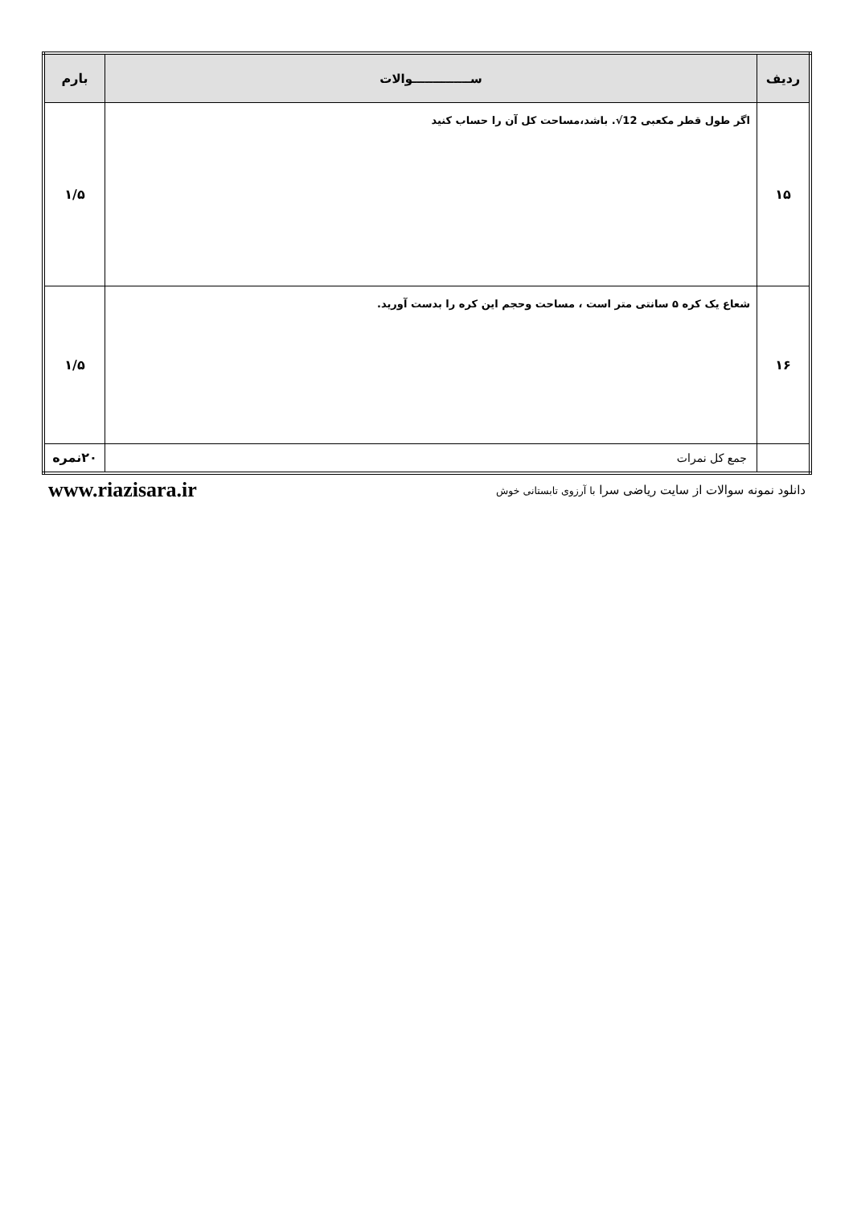| ردیف | ســــــــــــــوالات | بارم |
| --- | --- | --- |
| ۱۵ | اگر طول قطر مکعبی .√12 باشد،مساحت کل آن را حساب کنید | ۱/۵ |
| ۱۶ | شعاع یک کره ۵ سانتی متر است ، مساحت وحجم این کره را بدست آورید. | ۱/۵ |
| | جمع کل نمرات | ۲۰نمره |
دانلود نمونه سوالات از سایت ریاضی سرا با آرزوی تابستانی خوش www.riazisara.ir